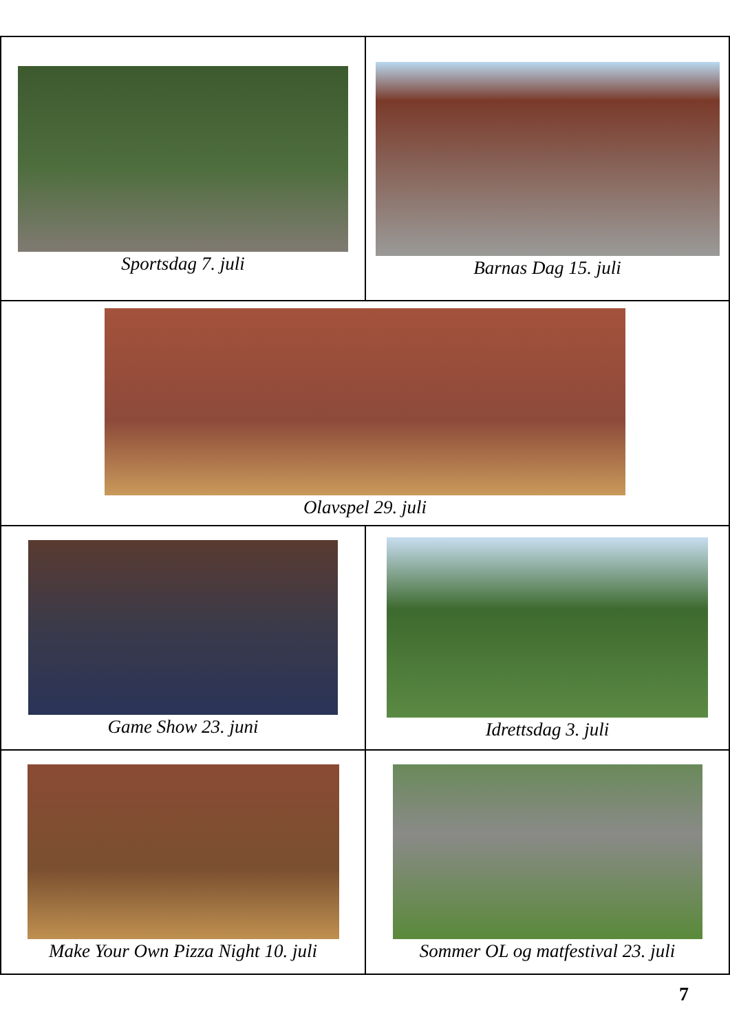| Sportsdag 7. juli | Barnas Dag 15. juli |
| Olavspel 29. juli | |
| Game Show 23. juni | Idrettsdag 3. juli |
| Make Your Own Pizza Night 10. juli | Sommer OL og matfestival 23. juli |
7